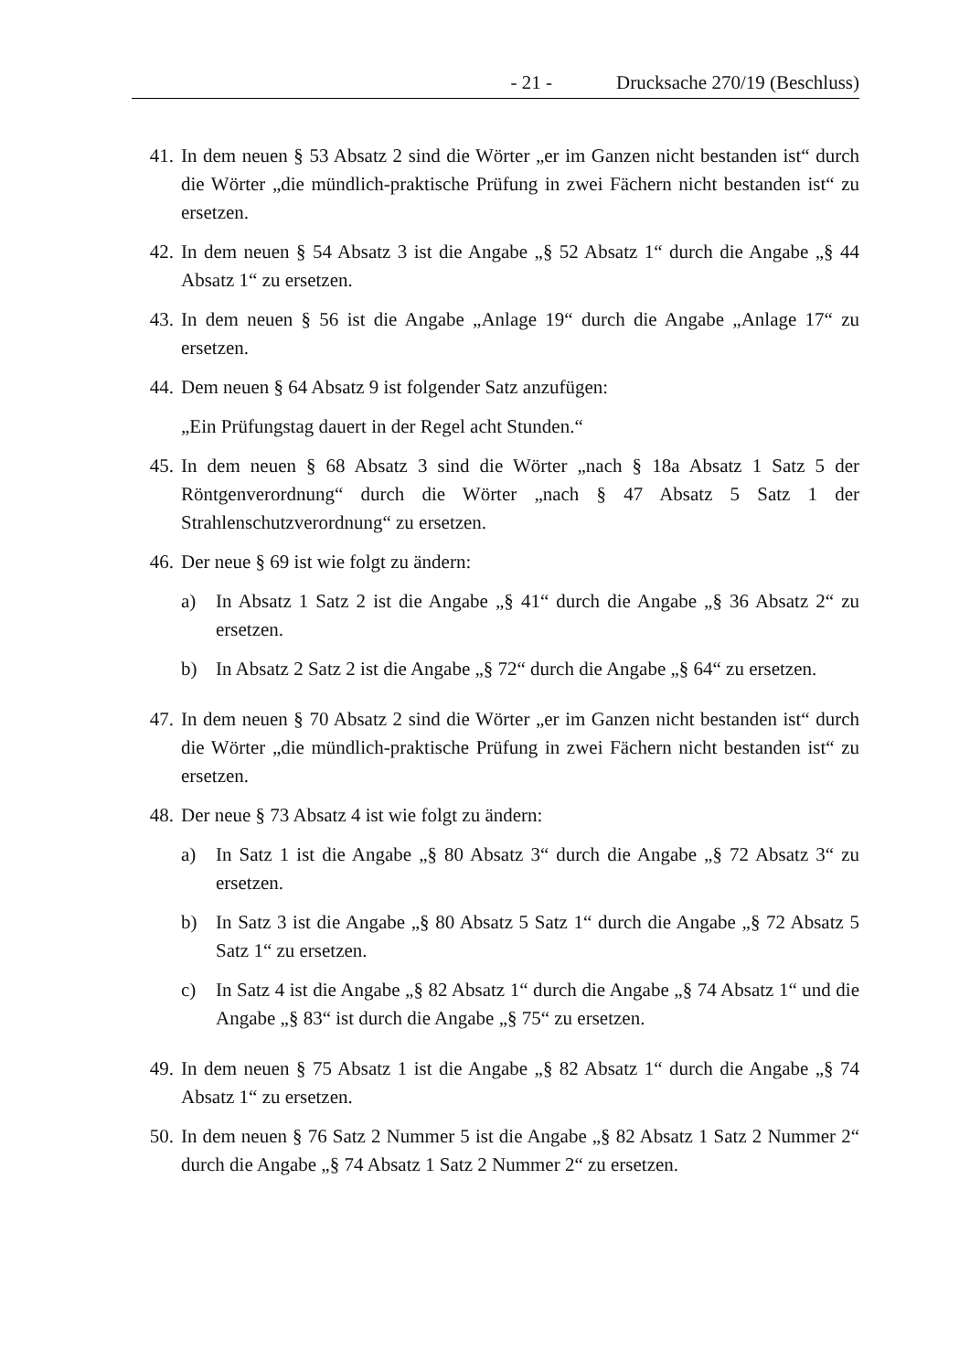- 21 - Drucksache 270/19 (Beschluss)
41. In dem neuen § 53 Absatz 2 sind die Wörter „er im Ganzen nicht bestanden ist“ durch die Wörter „die mündlich-praktische Prüfung in zwei Fächern nicht bestanden ist“ zu ersetzen.
42. In dem neuen § 54 Absatz 3 ist die Angabe „§ 52 Absatz 1“ durch die Angabe „§ 44 Absatz 1“ zu ersetzen.
43. In dem neuen § 56 ist die Angabe „Anlage 19“ durch die Angabe „Anlage 17“ zu ersetzen.
44. Dem neuen § 64 Absatz 9 ist folgender Satz anzufügen:
„Ein Prüfungstag dauert in der Regel acht Stunden.“
45. In dem neuen § 68 Absatz 3 sind die Wörter „nach § 18a Absatz 1 Satz 5 der Röntgenverordnung“ durch die Wörter „nach § 47 Absatz 5 Satz 1 der Strahlenschutzverordnung“ zu ersetzen.
46. Der neue § 69 ist wie folgt zu ändern:
a) In Absatz 1 Satz 2 ist die Angabe „§ 41“ durch die Angabe „§ 36 Absatz 2“ zu ersetzen.
b) In Absatz 2 Satz 2 ist die Angabe „§ 72“ durch die Angabe „§ 64“ zu ersetzen.
47. In dem neuen § 70 Absatz 2 sind die Wörter „er im Ganzen nicht bestanden ist“ durch die Wörter „die mündlich-praktische Prüfung in zwei Fächern nicht bestanden ist“ zu ersetzen.
48. Der neue § 73 Absatz 4 ist wie folgt zu ändern:
a) In Satz 1 ist die Angabe „§ 80 Absatz 3“ durch die Angabe „§ 72 Absatz 3“ zu ersetzen.
b) In Satz 3 ist die Angabe „§ 80 Absatz 5 Satz 1“ durch die Angabe „§ 72 Absatz 5 Satz 1“ zu ersetzen.
c) In Satz 4 ist die Angabe „§ 82 Absatz 1“ durch die Angabe „§ 74 Absatz 1“ und die Angabe „§ 83“ ist durch die Angabe „§ 75“ zu ersetzen.
49. In dem neuen § 75 Absatz 1 ist die Angabe „§ 82 Absatz 1“ durch die Angabe „§ 74 Absatz 1“ zu ersetzen.
50. In dem neuen § 76 Satz 2 Nummer 5 ist die Angabe „§ 82 Absatz 1 Satz 2 Nummer 2“ durch die Angabe „§ 74 Absatz 1 Satz 2 Nummer 2“ zu ersetzen.